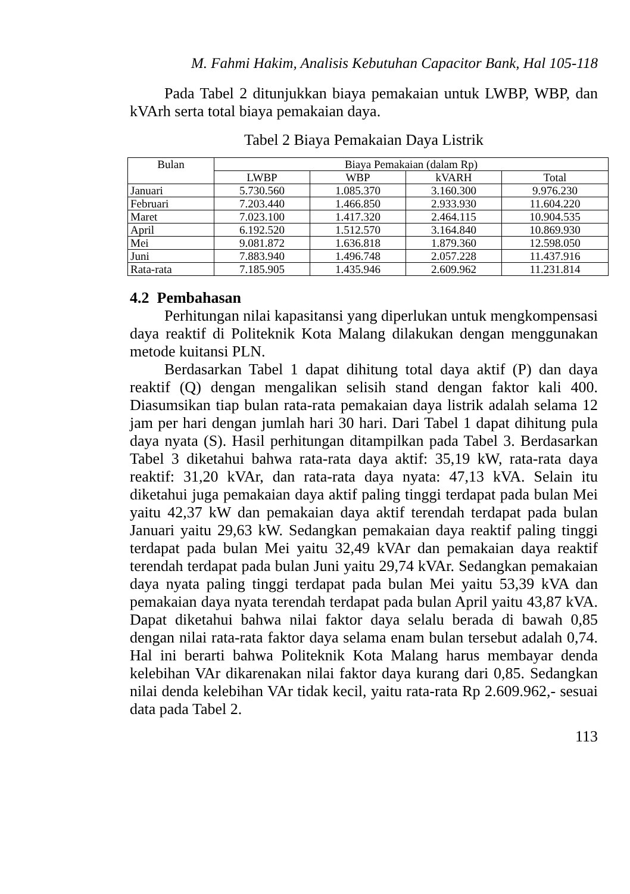M. Fahmi Hakim, Analisis Kebutuhan Capacitor Bank, Hal 105-118
Pada Tabel 2 ditunjukkan biaya pemakaian untuk LWBP, WBP, dan kVArh serta total biaya pemakaian daya.
Tabel 2 Biaya Pemakaian Daya Listrik
| Bulan | Biaya Pemakaian (dalam Rp) | | | |
| --- | --- | --- | --- | --- |
| | LWBP | WBP | kVARH | Total |
| Januari | 5.730.560 | 1.085.370 | 3.160.300 | 9.976.230 |
| Februari | 7.203.440 | 1.466.850 | 2.933.930 | 11.604.220 |
| Maret | 7.023.100 | 1.417.320 | 2.464.115 | 10.904.535 |
| April | 6.192.520 | 1.512.570 | 3.164.840 | 10.869.930 |
| Mei | 9.081.872 | 1.636.818 | 1.879.360 | 12.598.050 |
| Juni | 7.883.940 | 1.496.748 | 2.057.228 | 11.437.916 |
| Rata-rata | 7.185.905 | 1.435.946 | 2.609.962 | 11.231.814 |
4.2 Pembahasan
Perhitungan nilai kapasitansi yang diperlukan untuk mengkompensasi daya reaktif di Politeknik Kota Malang dilakukan dengan menggunakan metode kuitansi PLN.
Berdasarkan Tabel 1 dapat dihitung total daya aktif (P) dan daya reaktif (Q) dengan mengalikan selisih stand dengan faktor kali 400. Diasumsikan tiap bulan rata-rata pemakaian daya listrik adalah selama 12 jam per hari dengan jumlah hari 30 hari. Dari Tabel 1 dapat dihitung pula daya nyata (S). Hasil perhitungan ditampilkan pada Tabel 3. Berdasarkan Tabel 3 diketahui bahwa rata-rata daya aktif: 35,19 kW, rata-rata daya reaktif: 31,20 kVAr, dan rata-rata daya nyata: 47,13 kVA. Selain itu diketahui juga pemakaian daya aktif paling tinggi terdapat pada bulan Mei yaitu 42,37 kW dan pemakaian daya aktif terendah terdapat pada bulan Januari yaitu 29,63 kW. Sedangkan pemakaian daya reaktif paling tinggi terdapat pada bulan Mei yaitu 32,49 kVAr dan pemakaian daya reaktif terendah terdapat pada bulan Juni yaitu 29,74 kVAr. Sedangkan pemakaian daya nyata paling tinggi terdapat pada bulan Mei yaitu 53,39 kVA dan pemakaian daya nyata terendah terdapat pada bulan April yaitu 43,87 kVA. Dapat diketahui bahwa nilai faktor daya selalu berada di bawah 0,85 dengan nilai rata-rata faktor daya selama enam bulan tersebut adalah 0,74. Hal ini berarti bahwa Politeknik Kota Malang harus membayar denda kelebihan VAr dikarenakan nilai faktor daya kurang dari 0,85. Sedangkan nilai denda kelebihan VAr tidak kecil, yaitu rata-rata Rp 2.609.962,- sesuai data pada Tabel 2.
113